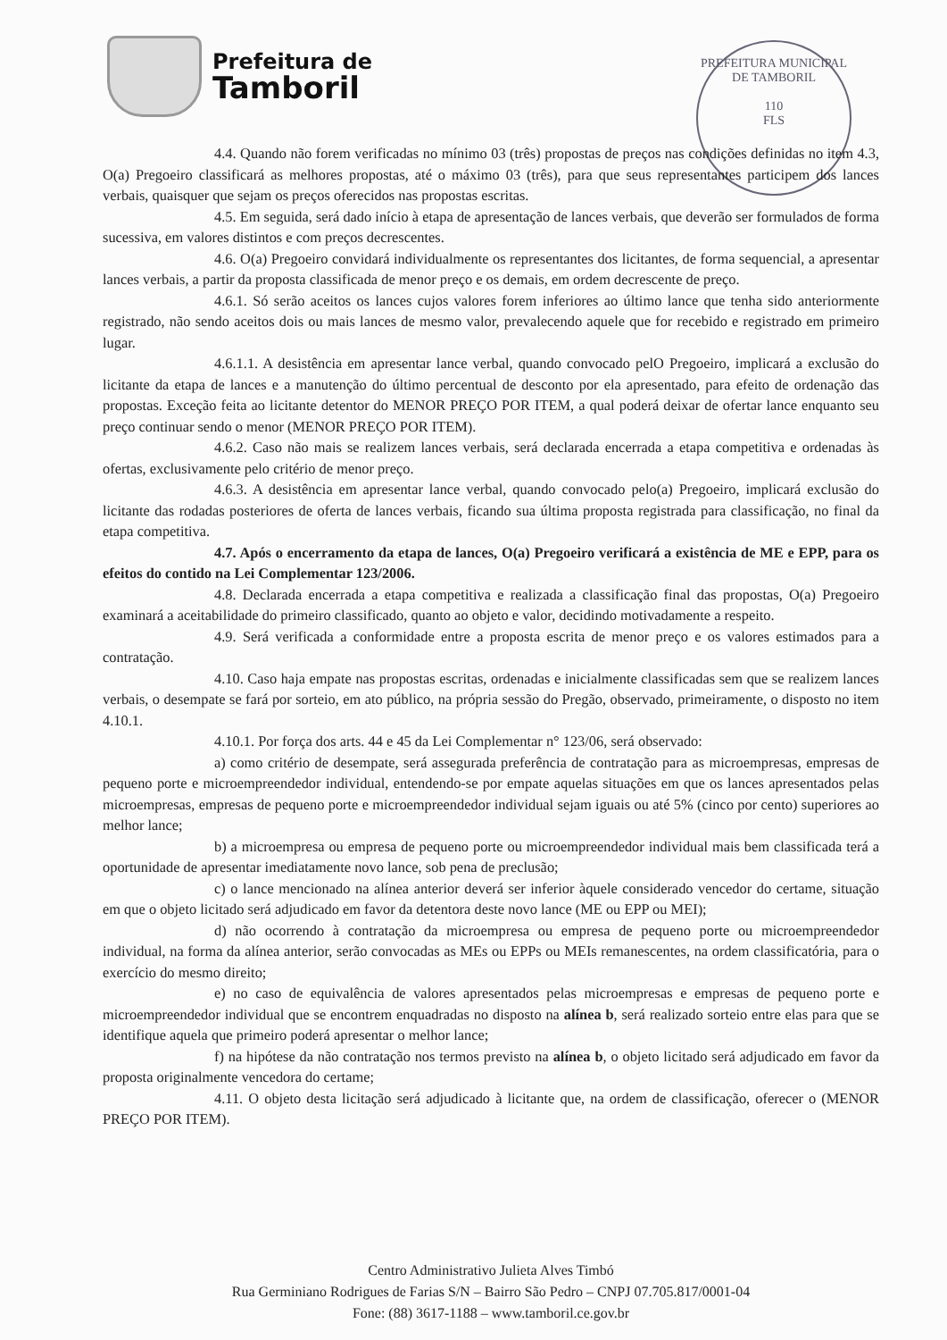Prefeitura de
Tamboril
PREFEITURA MUNICIPAL DE TAMBORIL
110
FLS
4.4. Quando não forem verificadas no mínimo 03 (três) propostas de preços nas condições definidas no item 4.3, O(a) Pregoeiro classificará as melhores propostas, até o máximo 03 (três), para que seus representantes participem dos lances verbais, quaisquer que sejam os preços oferecidos nas propostas escritas.
4.5. Em seguida, será dado início à etapa de apresentação de lances verbais, que deverão ser formulados de forma sucessiva, em valores distintos e com preços decrescentes.
4.6. O(a) Pregoeiro convidará individualmente os representantes dos licitantes, de forma sequencial, a apresentar lances verbais, a partir da proposta classificada de menor preço e os demais, em ordem decrescente de preço.
4.6.1. Só serão aceitos os lances cujos valores forem inferiores ao último lance que tenha sido anteriormente registrado, não sendo aceitos dois ou mais lances de mesmo valor, prevalecendo aquele que for recebido e registrado em primeiro lugar.
4.6.1.1. A desistência em apresentar lance verbal, quando convocado pelO Pregoeiro, implicará a exclusão do licitante da etapa de lances e a manutenção do último percentual de desconto por ela apresentado, para efeito de ordenação das propostas. Exceção feita ao licitante detentor do MENOR PREÇO POR ITEM, a qual poderá deixar de ofertar lance enquanto seu preço continuar sendo o menor (MENOR PREÇO POR ITEM).
4.6.2. Caso não mais se realizem lances verbais, será declarada encerrada a etapa competitiva e ordenadas às ofertas, exclusivamente pelo critério de menor preço.
4.6.3. A desistência em apresentar lance verbal, quando convocado pelo(a) Pregoeiro, implicará exclusão do licitante das rodadas posteriores de oferta de lances verbais, ficando sua última proposta registrada para classificação, no final da etapa competitiva.
4.7. Após o encerramento da etapa de lances, O(a) Pregoeiro verificará a existência de ME e EPP, para os efeitos do contido na Lei Complementar 123/2006.
4.8. Declarada encerrada a etapa competitiva e realizada a classificação final das propostas, O(a) Pregoeiro examinará a aceitabilidade do primeiro classificado, quanto ao objeto e valor, decidindo motivadamente a respeito.
4.9. Será verificada a conformidade entre a proposta escrita de menor preço e os valores estimados para a contratação.
4.10. Caso haja empate nas propostas escritas, ordenadas e inicialmente classificadas sem que se realizem lances verbais, o desempate se fará por sorteio, em ato público, na própria sessão do Pregão, observado, primeiramente, o disposto no item 4.10.1.
4.10.1. Por força dos arts. 44 e 45 da Lei Complementar n° 123/06, será observado:
a) como critério de desempate, será assegurada preferência de contratação para as microempresas, empresas de pequeno porte e microempreendedor individual, entendendo-se por empate aquelas situações em que os lances apresentados pelas microempresas, empresas de pequeno porte e microempreendedor individual sejam iguais ou até 5% (cinco por cento) superiores ao melhor lance;
b) a microempresa ou empresa de pequeno porte ou microempreendedor individual mais bem classificada terá a oportunidade de apresentar imediatamente novo lance, sob pena de preclusão;
c) o lance mencionado na alínea anterior deverá ser inferior àquele considerado vencedor do certame, situação em que o objeto licitado será adjudicado em favor da detentora deste novo lance (ME ou EPP ou MEI);
d) não ocorrendo à contratação da microempresa ou empresa de pequeno porte ou microempreendedor individual, na forma da alínea anterior, serão convocadas as MEs ou EPPs ou MEIs remanescentes, na ordem classificatória, para o exercício do mesmo direito;
e) no caso de equivalência de valores apresentados pelas microempresas e empresas de pequeno porte e microempreendedor individual que se encontrem enquadradas no disposto na alínea b, será realizado sorteio entre elas para que se identifique aquela que primeiro poderá apresentar o melhor lance;
f) na hipótese da não contratação nos termos previsto na alínea b, o objeto licitado será adjudicado em favor da proposta originalmente vencedora do certame;
4.11. O objeto desta licitação será adjudicado à licitante que, na ordem de classificação, oferecer o (MENOR PREÇO POR ITEM).
Centro Administrativo Julieta Alves Timbó
Rua Germiniano Rodrigues de Farias S/N – Bairro São Pedro – CNPJ 07.705.817/0001-04
Fone: (88) 3617-1188 – www.tamboril.ce.gov.br